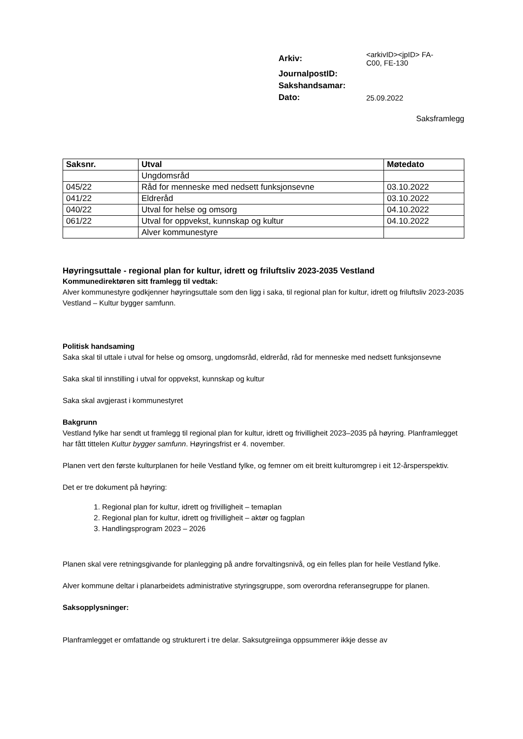| Arkiv: | <arkivID><jpID> FA- C00, FE-130 |
| JournalpostID: | |
| Sakshandsamar: | |
| Dato: | 25.09.2022 |
Saksframlegg
| Saksnr. | Utval | Møtedato |
| --- | --- | --- |
| | Ungdomsråd | |
| 045/22 | Råd for menneske med nedsett funksjonsevne | 03.10.2022 |
| 041/22 | Eldreråd | 03.10.2022 |
| 040/22 | Utval for helse og omsorg | 04.10.2022 |
| 061/22 | Utval for oppvekst, kunnskap og kultur | 04.10.2022 |
| | Alver kommunestyre | |
Høyringsuttale - regional plan for kultur, idrett og friluftsliv 2023-2035 Vestland
Kommunedirektøren sitt framlegg til vedtak:
Alver kommunestyre godkjenner høyringsuttale som den ligg i saka, til regional plan for kultur, idrett og friluftsliv 2023-2035 Vestland – Kultur bygger samfunn.
Politisk handsaming
Saka skal til uttale i utval for helse og omsorg, ungdomsråd, eldreråd, råd for menneske med nedsett funksjonsevne
Saka skal til innstilling i utval for oppvekst, kunnskap og kultur
Saka skal avgjerast i kommunestyret
Bakgrunn
Vestland fylke har sendt ut framlegg til regional plan for kultur, idrett og frivilligheit 2023–2035 på høyring. Planframlegget har fått tittelen Kultur bygger samfunn. Høyringsfrist er 4. november.
Planen vert den første kulturplanen for heile Vestland fylke, og femner om eit breitt kulturomgrep i eit 12-årsperspektiv.
Det er tre dokument på høyring:
1. Regional plan for kultur, idrett og frivilligheit – temaplan
2. Regional plan for kultur, idrett og frivilligheit – aktør og fagplan
3. Handlingsprogram 2023 – 2026
Planen skal vere retningsgivande for planlegging på andre forvaltingsnivå, og ein felles plan for heile Vestland fylke.
Alver kommune deltar i planarbeidets administrative styringsgruppe, som overordna referansegruppe for planen.
Saksopplysninger:
Planframlegget er omfattande og strukturert i tre delar. Saksutgreiinga oppsummerer ikkje desse av